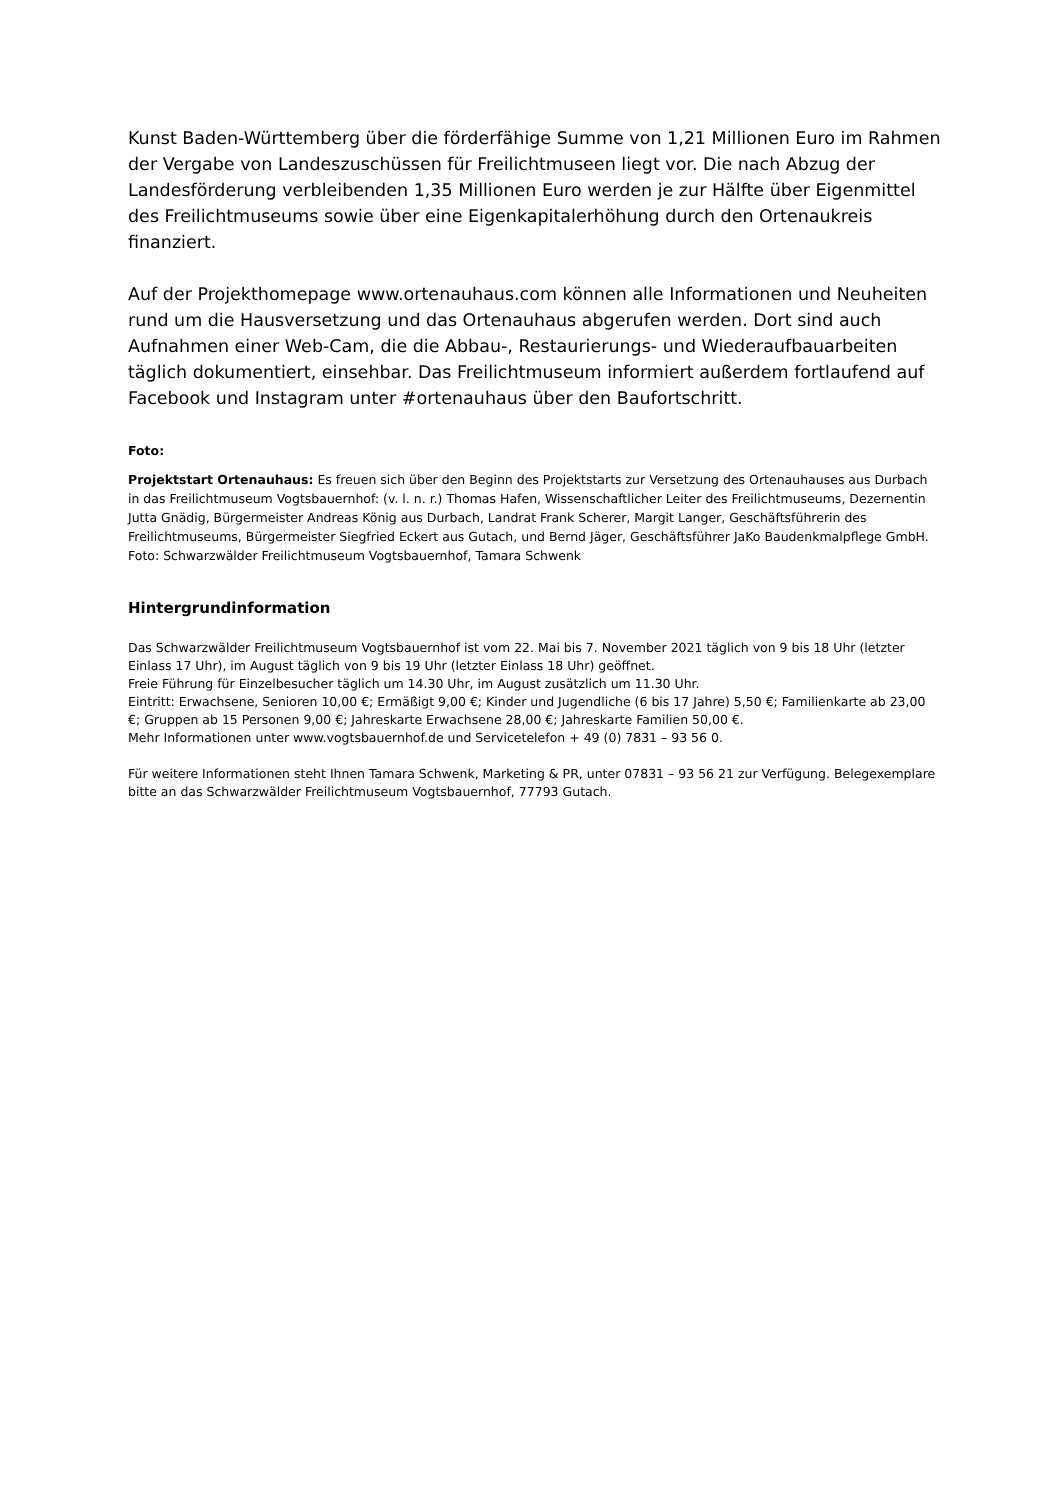Kunst Baden-Württemberg über die förderfähige Summe von 1,21 Millionen Euro im Rahmen der Vergabe von Landeszuschüssen für Freilichtmuseen liegt vor. Die nach Abzug der Landesförderung verbleibenden 1,35 Millionen Euro werden je zur Hälfte über Eigenmittel des Freilichtmuseums sowie über eine Eigenkapitalerhöhung durch den Ortenaukreis finanziert.
Auf der Projekthomepage www.ortenauhaus.com können alle Informationen und Neuheiten rund um die Hausversetzung und das Ortenauhaus abgerufen werden. Dort sind auch Aufnahmen einer Web-Cam, die die Abbau-, Restaurierungs- und Wiederaufbauarbeiten täglich dokumentiert, einsehbar. Das Freilichtmuseum informiert außerdem fortlaufend auf Facebook und Instagram unter #ortenauhaus über den Baufortschritt.
Foto:
Projektstart Ortenauhaus: Es freuen sich über den Beginn des Projektstarts zur Versetzung des Ortenauhauses aus Durbach in das Freilichtmuseum Vogtsbauernhof: (v. l. n. r.) Thomas Hafen, Wissenschaftlicher Leiter des Freilichtmuseums, Dezernentin Jutta Gnädig, Bürgermeister Andreas König aus Durbach, Landrat Frank Scherer, Margit Langer, Geschäftsführerin des Freilichtmuseums, Bürgermeister Siegfried Eckert aus Gutach, und Bernd Jäger, Geschäftsführer JaKo Baudenkmalpflege GmbH. Foto: Schwarzwälder Freilichtmuseum Vogtsbauernhof, Tamara Schwenk
Hintergrundinformation
Das Schwarzwälder Freilichtmuseum Vogtsbauernhof ist vom 22. Mai bis 7. November 2021 täglich von 9 bis 18 Uhr (letzter Einlass 17 Uhr), im August täglich von 9 bis 19 Uhr (letzter Einlass 18 Uhr) geöffnet.
Freie Führung für Einzelbesucher täglich um 14.30 Uhr, im August zusätzlich um 11.30 Uhr.
Eintritt: Erwachsene, Senioren 10,00 €; Ermäßigt 9,00 €; Kinder und Jugendliche (6 bis 17 Jahre) 5,50 €; Familienkarte ab 23,00 €; Gruppen ab 15 Personen 9,00 €; Jahreskarte Erwachsene 28,00 €; Jahreskarte Familien 50,00 €.
Mehr Informationen unter www.vogtsbauernhof.de und Servicetelefon + 49 (0) 7831 – 93 56 0.
Für weitere Informationen steht Ihnen Tamara Schwenk, Marketing & PR, unter 07831 – 93 56 21 zur Verfügung. Belegexemplare bitte an das Schwarzwälder Freilichtmuseum Vogtsbauernhof, 77793 Gutach.